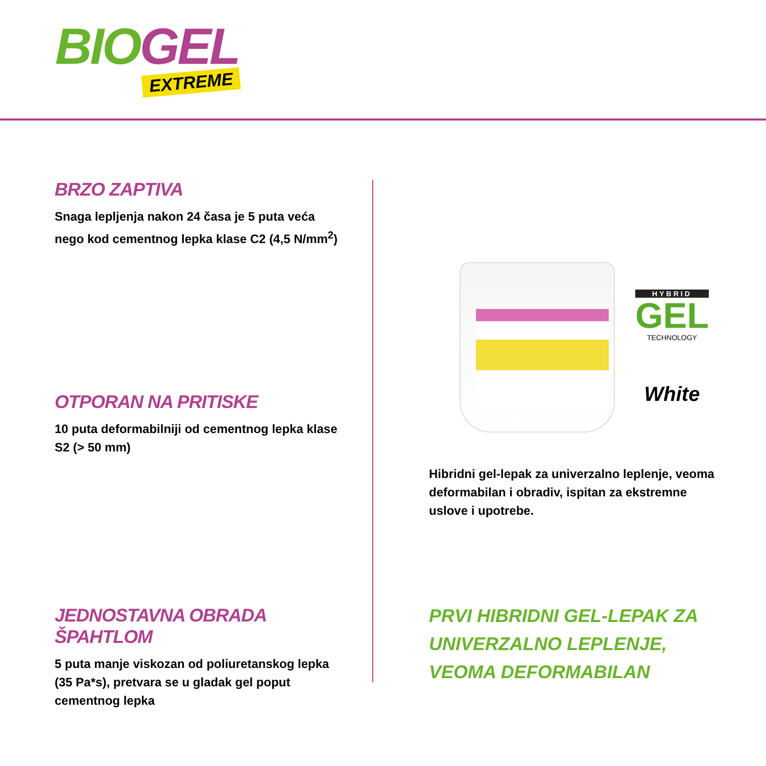BIO GEL
EXTREME
BRZO ZAPTIVA
Snaga lepljenja nakon 24 časa je 5 puta veća nego kod cementnog lepka klase C2 (4,5 N/mm<sup>2</sup>)
OTPORAN NA PRITISKE
10 puta deformabilniji od cementnog lepka klase S2 (> 50 mm)
JEDNOSTAVNA OBRADA ŠPAHTLOM
5 puta manje viskozan od poliuretanskog lepka (35 Pa*s), pretvara se u gladak gel poput cementnog lepka
HYBRID
GEL
TECHNOLOGY
White
Hibridni gel-lepak za univerzalno leplenje, veoma deformabilan i obradiv, ispitan za ekstremne uslove i upotrebe.
PRVI HIBRIDNI GEL-LEPAK ZA UNIVERZALNO LEPLENJE, VEOMA DEFORMABILAN